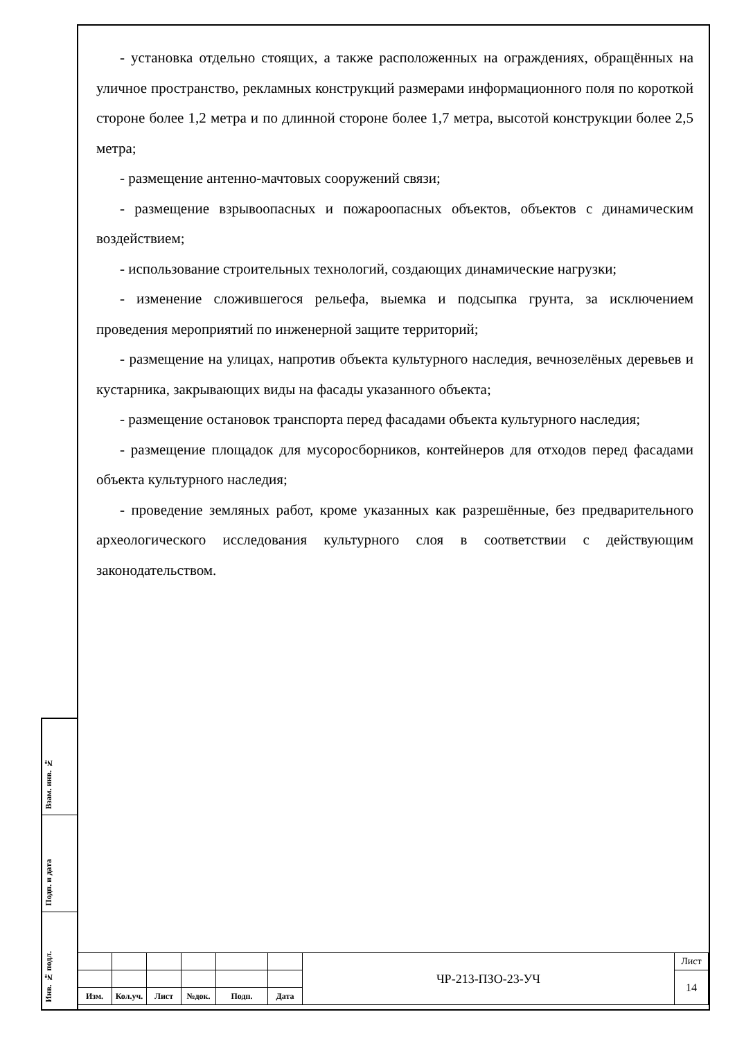- установка отдельно стоящих, а также расположенных на ограждениях, обращённых на уличное пространство, рекламных конструкций размерами информационного поля по короткой стороне более 1,2 метра и по длинной стороне более 1,7 метра, высотой конструкции более 2,5 метра;
- размещение антенно-мачтовых сооружений связи;
- размещение взрывоопасных и пожароопасных объектов, объектов с динамическим воздействием;
- использование строительных технологий, создающих динамические нагрузки;
- изменение сложившегося рельефа, выемка и подсыпка грунта, за исключением проведения мероприятий по инженерной защите территорий;
- размещение на улицах, напротив объекта культурного наследия, вечнозелёных деревьев и кустарника, закрывающих виды на фасады указанного объекта;
- размещение остановок транспорта перед фасадами объекта культурного наследия;
- размещение площадок для мусоросборников, контейнеров для отходов перед фасадами объекта культурного наследия;
- проведение земляных работ, кроме указанных как разрешённые, без предварительного археологического исследования культурного слоя в соответствии с действующим законодательством.
Взам. инв. №
Подп. и дата
Инв. № подл.
| | | | | | | ЧР-213-ПЗО-23-УЧ | Лист |
| | | | | | | | 14 |
| Изм. | Кол.уч. | Лист | №док. | Подп. | Дата | | |